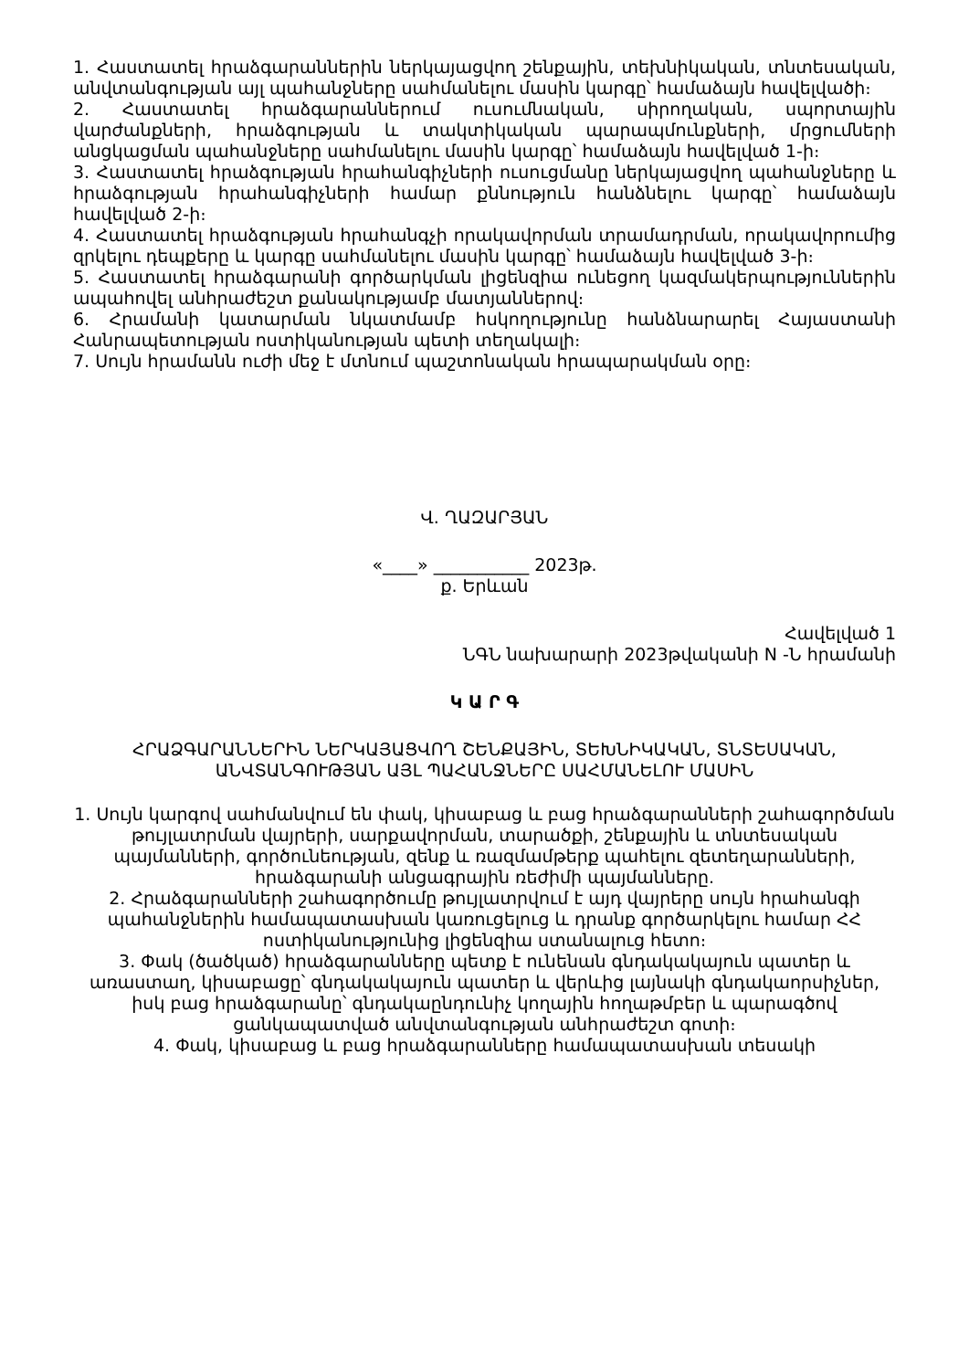1. Հաստատել հրաձգարաններին ներկայացվող շենքային, տեխնիկական, տնտեսական, անվտանգության այլ պահանջները սահմանելու մասին կարգը՝ համաձայն հավելվածի։
2. Հաստատել հրաձգարաններում ուսումնական, սիրողական, սպորտային վարժանքների, հրաձգության և տակտիկական պարապմունքների, մրցումների անցկացման պահանջները սահմանելու մասին կարգը՝ համաձայն հավելված 1-ի։
3. Հաստատել հրաձգության հրահանգիչների ուսուցմանը ներկայացվող պահանջները և հրաձգության հրահանգիչների համար քննություն հանձնելու կարգը՝ համաձայն հավելված 2-ի։
4. Հաստատել հրաձգության հրահանգչի որակավորման տրամադրման, որակավորումից զրկելու դեպքերը և կարգը սահմանելու մասին կարգը՝ համաձայն հավելված 3-ի։
5. Հաստատել հրաձգարանի գործարկման լիցենզիա ունեցող կազմակերպություններին ապահովել անհրաժեշտ քանակությամբ մատյաններով։
6. Հրամանի կատարման նկատմամբ հսկողությունը հանձնարարել Հայաստանի Հանրապետության ոստիկանության պետի տեղակալի։
7. Սույն հրամանն ուժի մեջ է մտնում պաշտոնական հրապարակման օրը։
Վ. ՂԱԶԱՐՅԱՆ
«____» ___________ 2023թ.
ք. Երևան
Հավելված 1
ՆԳՆ նախարարի 2023թվականի N -Ն հրամանի
Կ Ա Ր Գ
ՀՐԱՁԳԱՐԱՆՆԵՐԻՆ ՆԵՐԿԱՅԱՑՎՈՂ ՇԵՆՔԱՅԻՆ, ՏԵԽՆԻԿԱԿԱՆ, ՏՆՏԵՍԱԿԱՆ, ԱՆՎՏԱՆԳՈՒԹՅԱՆ ԱՅԼ ՊԱՀԱՆՋՆԵՐԸ ՍԱՀՄԱՆԵԼՈՒ ՄԱՍԻՆ
1. Սույն կարգով սահմանվում են փակ, կիսաբաց և բաց հրաձգարանների շահագործման թույլատրման վայրերի, սարքավորման, տարածքի, շենքային և տնտեսական պայմանների, գործունեության, զենք և ռազմամթերք պահելու զետեղարանների, հրաձգարանի անցագրային ռեժիմի պայմանները.
2. Հրաձգարանների շահագործումը թույլատրվում է այդ վայրերը սույն հրահանգի պահանջներին համապատասխան կառուցելուց և դրանք գործարկելու համար ՀՀ ոստիկանությունից լիցենզիա ստանալուց հետո։
3. Փակ (ծածկած) հրաձգարանները պետք է ունենան գնդակակայուն պատեր և առաստաղ, կիսաբացը՝ գնդակակայուն պատեր և վերևից լայնակի գնդակաորսիչներ, իսկ բաց հրաձգարանը՝ գնդակաընդունիչ կողային հողաթմբեր և պարագծով ցանկապատված անվտանգության անհրաժեշտ գոտի։
4. Փակ, կիսաբաց և բաց հրաձգարանները համապատասխան տեսակի